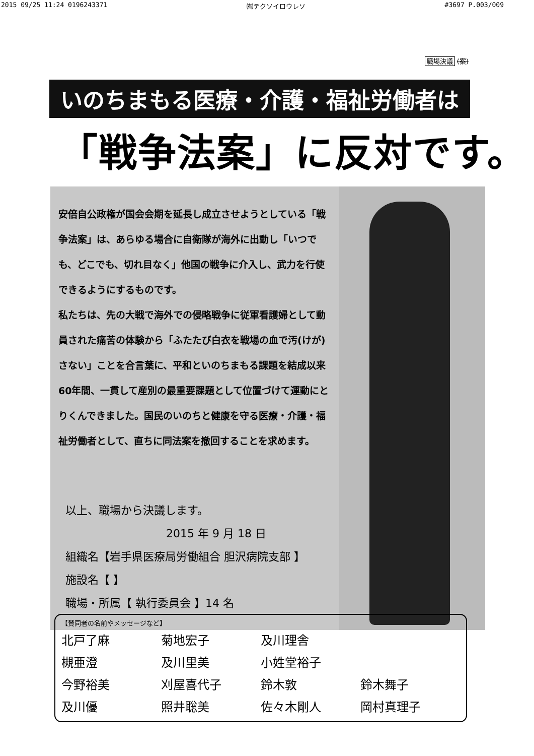2015 09/25 11:24 0196243371 ㈲テクソイロウレソ #3697 P.003/009
職場決議 (案)
いのちまもる医療・介護・福祉労働者は
「戦争法案」に反対です。
安倍自公政権が国会会期を延長し成立させようとしている「戦争法案」は、あらゆる場合に自衛隊が海外に出動し「いつでも、どこでも、切れ目なく」他国の戦争に介入し、武力を行使できるようにするものです。
私たちは、先の大戦で海外での侵略戦争に従軍看護婦として動員された痛苦の体験から「ふたたび白衣を戦場の血で汚(けが)さない」ことを合言葉に、平和といのちまもる課題を結成以来60年間、一貫して産別の最重要課題として位置づけて運動にとりくんできました。国民のいのちと健康を守る医療・介護・福祉労働者として、直ちに同法案を撤回することを求めます。
以上、職場から決議します。
2015 年 9 月 18 日
組織名【岩手県医療局労働組合 胆沢病院支部 】
施設名【 】
職場・所属【 執行委員会 】14 名
【賛同者の名前やメッセージなど】
北戸了麻 菊地宏子 及川理舎 槻亜澄 及川里美 小姓堂裕子 今野裕美 刈屋喜代子 鈴木敦 鈴木舞子 及川優 照井聡美 佐々木剛人 岡村真理子